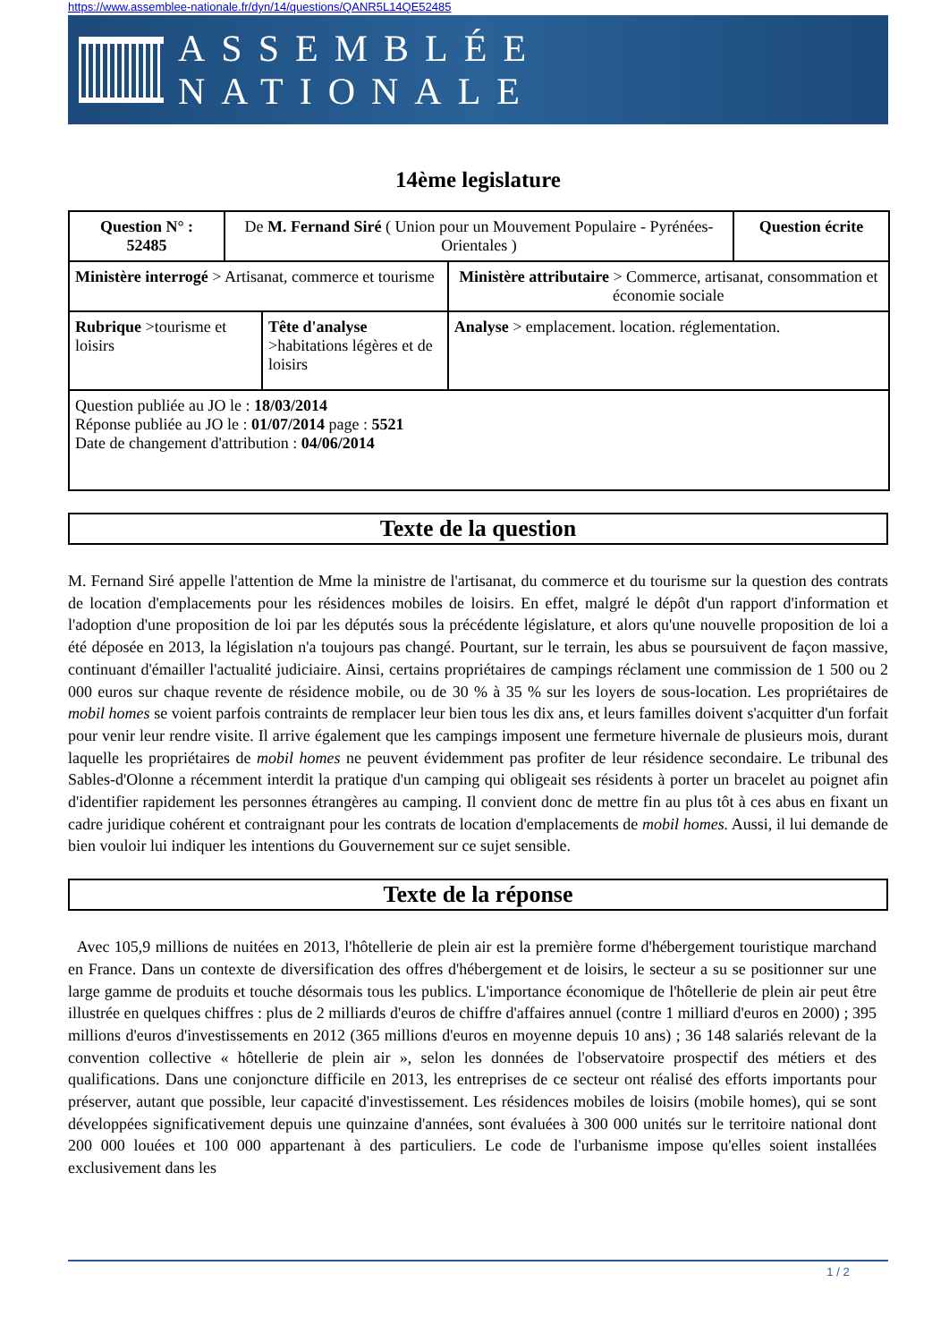https://www.assemblee-nationale.fr/dyn/14/questions/QANR5L14QE52485
ASSEMBLÉE NATIONALE
14ème legislature
| Question N° : 52485 | De M. Fernand Siré ( Union pour un Mouvement Populaire - Pyrénées-Orientales ) | | | Question écrite |
| Ministère interrogé > Artisanat, commerce et tourisme | | | Ministère attributaire > Commerce, artisanat, consommation et économie sociale | |
| Rubrique >tourisme et loisirs | | Tête d'analyse >habitations légères et de loisirs | Analyse > emplacement. location. réglementation. | |
| Question publiée au JO le : 18/03/2014 Réponse publiée au JO le : 01/07/2014 page : 5521 Date de changement d'attribution : 04/06/2014 | | | | |
Texte de la question
M. Fernand Siré appelle l'attention de Mme la ministre de l'artisanat, du commerce et du tourisme sur la question des contrats de location d'emplacements pour les résidences mobiles de loisirs. En effet, malgré le dépôt d'un rapport d'information et l'adoption d'une proposition de loi par les députés sous la précédente législature, et alors qu'une nouvelle proposition de loi a été déposée en 2013, la législation n'a toujours pas changé. Pourtant, sur le terrain, les abus se poursuivent de façon massive, continuant d'émailler l'actualité judiciaire. Ainsi, certains propriétaires de campings réclament une commission de 1 500 ou 2 000 euros sur chaque revente de résidence mobile, ou de 30 % à 35 % sur les loyers de sous-location. Les propriétaires de mobil homes se voient parfois contraints de remplacer leur bien tous les dix ans, et leurs familles doivent s'acquitter d'un forfait pour venir leur rendre visite. Il arrive également que les campings imposent une fermeture hivernale de plusieurs mois, durant laquelle les propriétaires de mobil homes ne peuvent évidemment pas profiter de leur résidence secondaire. Le tribunal des Sables-d'Olonne a récemment interdit la pratique d'un camping qui obligeait ses résidents à porter un bracelet au poignet afin d'identifier rapidement les personnes étrangères au camping. Il convient donc de mettre fin au plus tôt à ces abus en fixant un cadre juridique cohérent et contraignant pour les contrats de location d'emplacements de mobil homes. Aussi, il lui demande de bien vouloir lui indiquer les intentions du Gouvernement sur ce sujet sensible.
Texte de la réponse
Avec 105,9 millions de nuitées en 2013, l'hôtellerie de plein air est la première forme d'hébergement touristique marchand en France. Dans un contexte de diversification des offres d'hébergement et de loisirs, le secteur a su se positionner sur une large gamme de produits et touche désormais tous les publics. L'importance économique de l'hôtellerie de plein air peut être illustrée en quelques chiffres : plus de 2 milliards d'euros de chiffre d'affaires annuel (contre 1 milliard d'euros en 2000) ; 395 millions d'euros d'investissements en 2012 (365 millions d'euros en moyenne depuis 10 ans) ; 36 148 salariés relevant de la convention collective « hôtellerie de plein air », selon les données de l'observatoire prospectif des métiers et des qualifications. Dans une conjoncture difficile en 2013, les entreprises de ce secteur ont réalisé des efforts importants pour préserver, autant que possible, leur capacité d'investissement. Les résidences mobiles de loisirs (mobile homes), qui se sont développées significativement depuis une quinzaine d'années, sont évaluées à 300 000 unités sur le territoire national dont 200 000 louées et 100 000 appartenant à des particuliers. Le code de l'urbanisme impose qu'elles soient installées exclusivement dans les
1 / 2